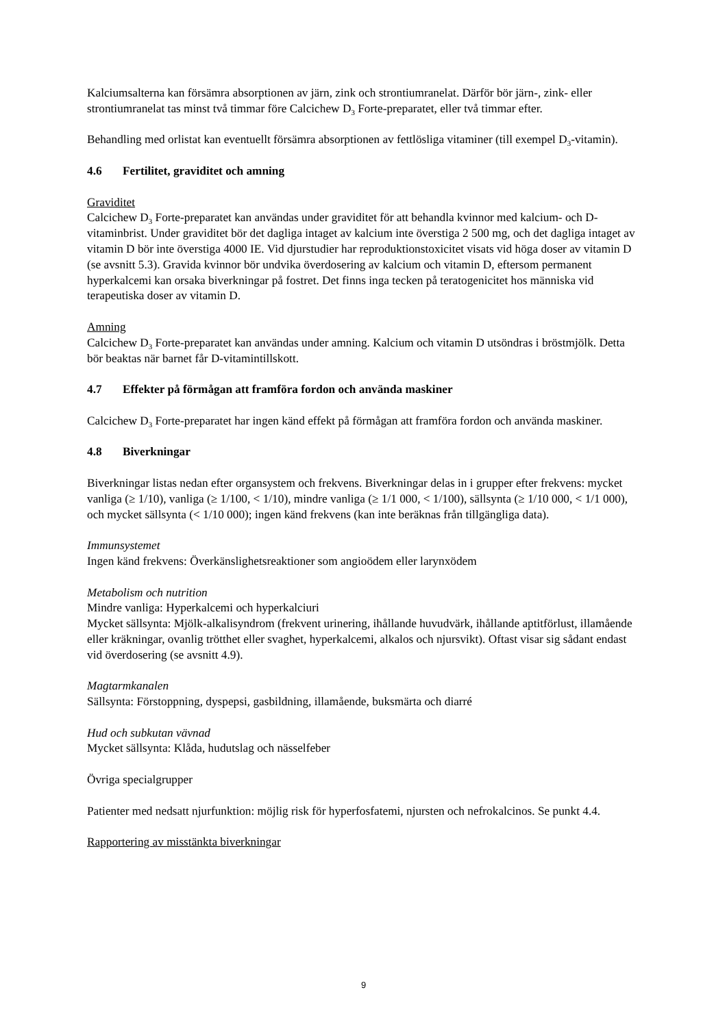Kalciumsalterna kan försämra absorptionen av järn, zink och strontiumranelat. Därför bör järn-, zink- eller strontiumranelat tas minst två timmar före Calcichew D<sub>3</sub> Forte-preparatet, eller två timmar efter.
Behandling med orlistat kan eventuellt försämra absorptionen av fettlösliga vitaminer (till exempel D<sub>3</sub>-vitamin).
4.6 Fertilitet, graviditet och amning
Graviditet
Calcichew D<sub>3</sub> Forte-preparatet kan användas under graviditet för att behandla kvinnor med kalcium- och D-vitaminbrist. Under graviditet bör det dagliga intaget av kalcium inte överstiga 2 500 mg, och det dagliga intaget av vitamin D bör inte överstiga 4000 IE. Vid djurstudier har reproduktionstoxicitet visats vid höga doser av vitamin D (se avsnitt 5.3). Gravida kvinnor bör undvika överdosering av kalcium och vitamin D, eftersom permanent hyperkalcemi kan orsaka biverkningar på fostret. Det finns inga tecken på teratogenicitet hos människa vid terapeutiska doser av vitamin D.
Amning
Calcichew D<sub>3</sub> Forte-preparatet kan användas under amning. Kalcium och vitamin D utsöndras i bröstmjölk. Detta bör beaktas när barnet får D-vitamintillskott.
4.7 Effekter på förmågan att framföra fordon och använda maskiner
Calcichew D<sub>3</sub> Forte-preparatet har ingen känd effekt på förmågan att framföra fordon och använda maskiner.
4.8 Biverkningar
Biverkningar listas nedan efter organsystem och frekvens. Biverkningar delas in i grupper efter frekvens: mycket vanliga (≥ 1/10), vanliga (≥ 1/100, < 1/10), mindre vanliga (≥ 1/1 000, < 1/100), sällsynta (≥ 1/10 000, < 1/1 000), och mycket sällsynta (< 1/10 000); ingen känd frekvens (kan inte beräknas från tillgängliga data).
Immunsystemet
Ingen känd frekvens: Överkänslighetsreaktioner som angioödem eller larynxödem
Metabolism och nutrition
Mindre vanliga: Hyperkalcemi och hyperkalciuri
Mycket sällsynta: Mjölk-alkalisyndrom (frekvent urinering, ihållande huvudvärk, ihållande aptitförlust, illamående eller kräkningar, ovanlig trötthet eller svaghet, hyperkalcemi, alkalos och njursvikt). Oftast visar sig sådant endast vid överdosering (se avsnitt 4.9).
Magtarmkanalen
Sällsynta: Förstoppning, dyspepsi, gasbildning, illamående, buksmärta och diarré
Hud och subkutan vävnad
Mycket sällsynta: Klåda, hudutslag och nässelfeber
Övriga specialgrupper
Patienter med nedsatt njurfunktion: möjlig risk för hyperfosfatemi, njursten och nefrokalcinos. Se punkt 4.4.
Rapportering av misstänkta biverkningar
9